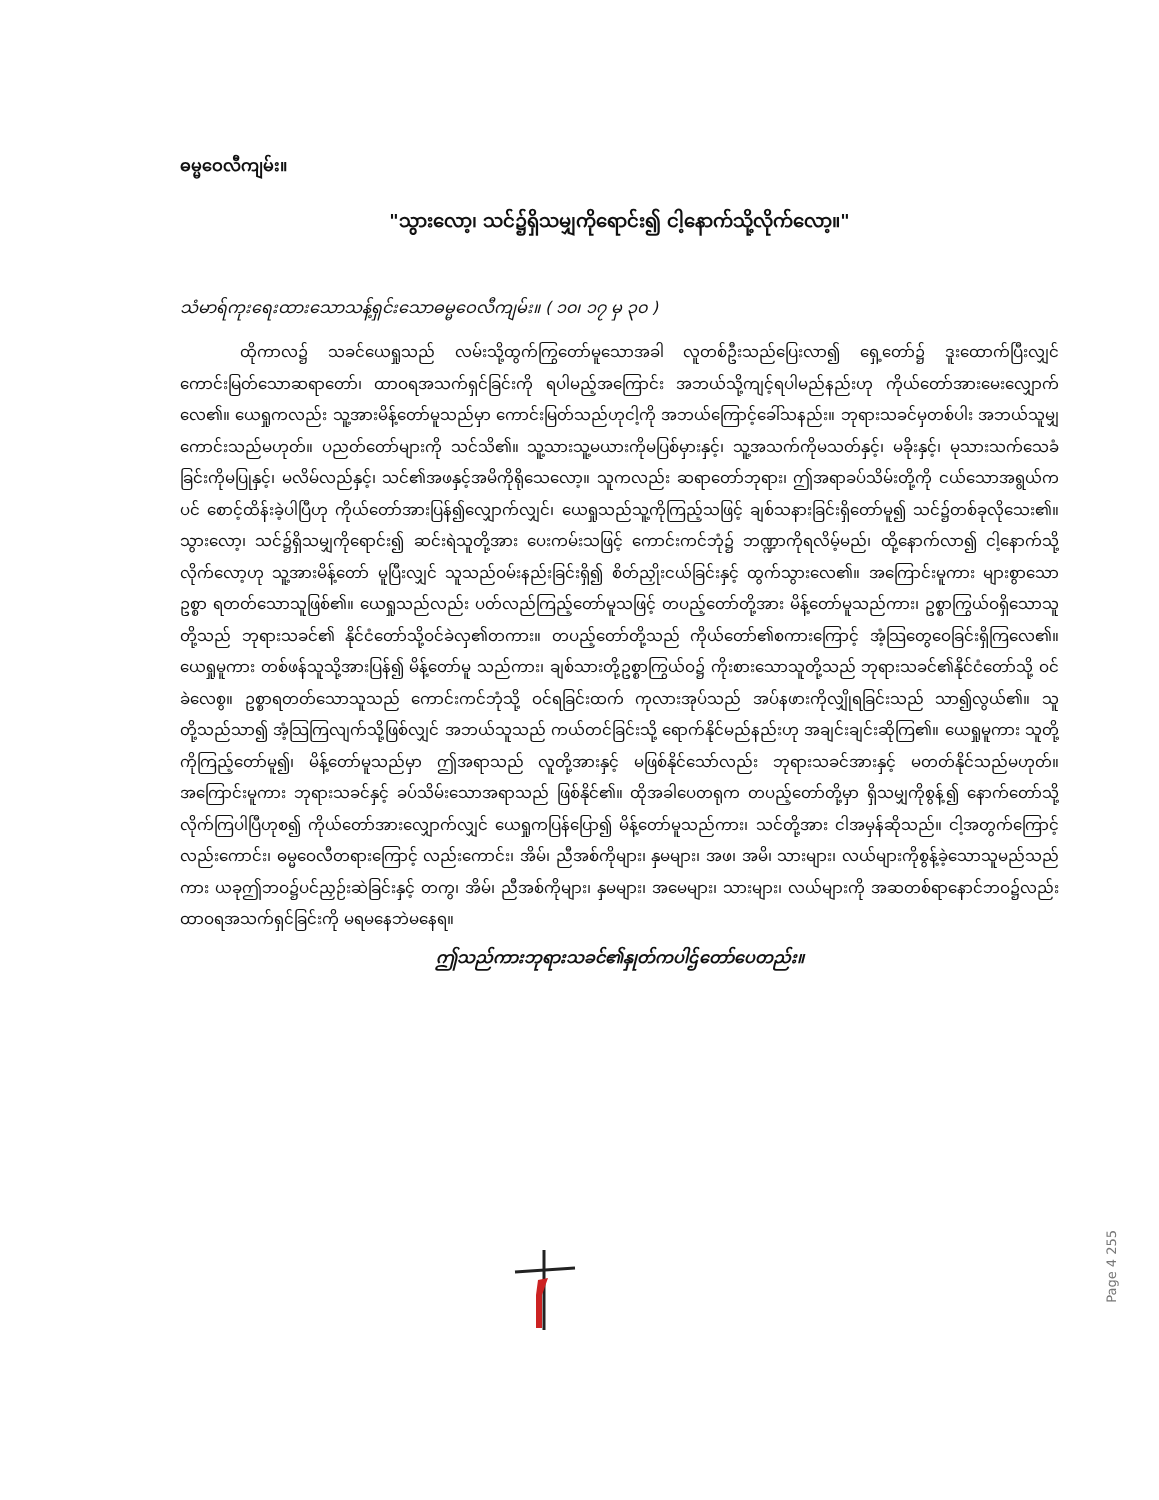ဓမ္မဝေလီကျမ်း။
"သွားလော့၊ သင်၌ရှိသမျှကိုရောင်း၍ ငါ့နောက်သို့လိုက်လော့။"
သံမာရ်ကုးရေးထားသောသန့်ရှင်းသောဓမ္မဝေလီကျမ်း။ ( ၁၀၊ ၁၇ မှ ၃၀ )
ထိုကာလ၌ သခင်ယေရှုသည် လမ်းသို့ထွက်ကြွတော်မူသောအခါ လူတစ်ဦးသည်ပြေးလာ၍ ရှေ့တော်၌ ဒူးထောက်ပြီးလျှင် ကောင်းမြတ်သောဆရာတော်၊ ထာဝရအသက်ရှင်ခြင်းကို ရပါမည့်အကြောင်း အဘယ်သို့ကျင့်ရပါမည်နည်းဟု ကိုယ်တော်အားမေးလျှောက်လေ၏။ ယေရှုကလည်း သူ့အားမိန့်တော်မူသည်မှာ ကောင်းမြတ်သည်ဟုငါ့ကို အဘယ်ကြောင့်ခေါ်သနည်း။ ဘုရားသခင်မှတစ်ပါး အဘယ်သူမျှကောင်းသည်မဟုတ်။ ပညတ်တော်များကို သင်သိ၏။ သူ့သားသူ့မယားကိုမပြစ်မှားနှင့်၊ သူ့အသက်ကိုမသတ်နှင့်၊ မခိုးနှင့်၊ မုသားသက်သေခံခြင်းကိုမပြုနှင့်၊ မလိမ်လည်နှင့်၊ သင်၏အဖနှင့်အမိကိုရိုသေလော့။ သူကလည်း ဆရာတော်ဘုရား၊ ဤအရာခပ်သိမ်းတို့ကို ငယ်သောအရွယ်ကပင် စောင့်ထိန်းခဲ့ပါပြီဟု ကိုယ်တော်အားပြန်၍လျှောက်လျှင်၊ ယေရှုသည်သူ့ကိုကြည့်သဖြင့် ချစ်သနားခြင်းရှိတော်မူ၍ သင်၌တစ်ခုလိုသေး၏။ သွားလော့၊ သင်၌ရှိသမျှကိုရောင်း၍ ဆင်းရဲသူတို့အား ပေးကမ်းသဖြင့် ကောင်းကင်ဘုံ၌ ဘဏ္ဍာကိုရလိမ့်မည်၊ ထို့နောက်လာ၍ ငါ့နောက်သို့လိုက်လော့ဟု သူ့အားမိန့်တော် မူပြီးလျှင် သူသည်ဝမ်းနည်းခြင်းရှိ၍ စိတ်ညှိုးငယ်ခြင်းနှင့် ထွက်သွားလေ၏။ အကြောင်းမူကား များစွာသော ဥစ္စာ ရတတ်သောသူဖြစ်၏။ ယေရှုသည်လည်း ပတ်လည်ကြည့်တော်မူသဖြင့် တပည့်တော်တို့အား မိန့်တော်မူသည်ကား၊ ဥစ္စာကြွယ်ဝရှိသောသူတို့သည် ဘုရားသခင်၏ နိုင်ငံတော်သို့ဝင်ခဲလှ၏တကား။ တပည့်တော်တို့သည် ကိုယ်တော်၏စကားကြောင့် အံ့သြတွေဝေခြင်းရှိကြလေ၏။ ယေရှုမူကား တစ်ဖန်သူသို့အားပြန်၍ မိန့်တော်မူ သည်ကား၊ ချစ်သားတို့ဥစ္စာကြွယ်ဝ၌ ကိုးစားသောသူတို့သည် ဘုရားသခင်၏နိုင်ငံတော်သို့ ဝင်ခဲလေစွ။ ဥစ္စာရတတ်သောသူသည် ကောင်းကင်ဘုံသို့ ဝင်ရခြင်းထက် ကုလားအုပ်သည် အပ်နဖားကိုလျှိုရခြင်းသည် သာ၍လွယ်၏။ သူတို့သည်သာ၍ အံ့သြကြလျက်သို့ဖြစ်လျှင် အဘယ်သူသည် ကယ်တင်ခြင်းသို့ ရောက်နိုင်မည်နည်းဟု အချင်းချင်းဆိုကြ၏။ ယေရှုမူကား သူတို့ကိုကြည့်တော်မူ၍၊ မိန့်တော်မူသည်မှာ ဤအရာသည် လူတို့အားနှင့် မဖြစ်နိုင်သော်လည်း ဘုရားသခင်အားနှင့် မတတ်နိုင်သည်မဟုတ်။ အကြောင်းမူကား ဘုရားသခင်နှင့် ခပ်သိမ်းသောအရာသည် ဖြစ်နိုင်၏။ ထိုအခါပေတရုက တပည့်တော်တို့မှာ ရှိသမျှကိုစွန့်၍ နောက်တော်သို့ လိုက်ကြပါပြီဟုစ၍ ကိုယ်တော်အားလျှောက်လျှင် ယေရှုကပြန်ပြော၍ မိန့်တော်မူသည်ကား၊ သင်တို့အား ငါအမှန်ဆိုသည်။ ငါ့အတွက်ကြောင့်လည်းကောင်း၊ ဓမ္မဝေလီတရားကြောင့် လည်းကောင်း၊ အိမ်၊ ညီအစ်ကိုများ၊ နှမများ၊ အဖ၊ အမိ၊ သားများ၊ လယ်များကိုစွန့်ခဲ့သောသူမည်သည်ကား ယခုဤဘဝ၌ပင်ညှဉ်းဆဲခြင်းနှင့် တကွ၊ အိမ်၊ ညီအစ်ကိုများ၊ နှမများ၊ အမေများ၊ သားများ၊ လယ်များကို အဆတစ်ရာနောင်ဘဝ၌လည်း ထာဝရအသက်ရှင်ခြင်းကို မရမနေဘဲမနေရ။
ဤသည်ကားဘုရားသခင်၏နှုတ်ကပါဌ်တော်ပေတည်း။
Page 4 255